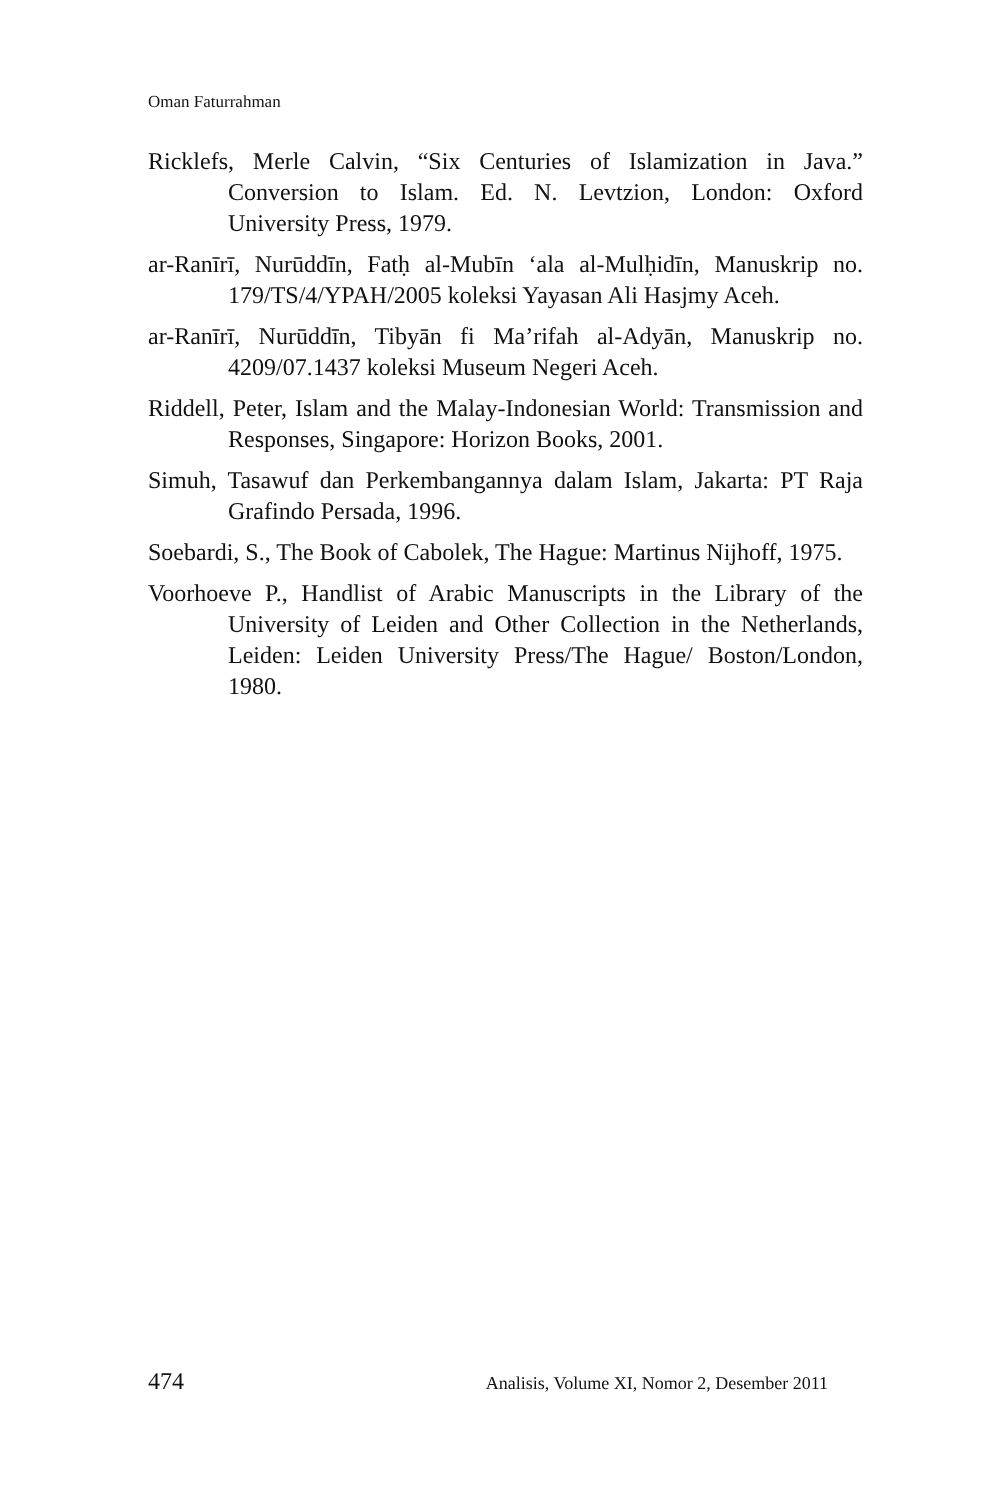Oman Faturrahman
Ricklefs, Merle Calvin, “Six Centuries of Islamization in Java.” Conversion to Islam. Ed. N. Levtzion, London: Oxford University Press, 1979.
ar-Ranīrī, Nurūddīn, Fatḥ al-Mubīn ‘ala al-Mulḥidīn, Manuskrip no. 179/TS/4/YPAH/2005 koleksi Yayasan Ali Hasjmy Aceh.
ar-Ranīrī, Nurūddīn, Tibyān fi Ma’rifah al-Adyān, Manuskrip no. 4209/07.1437 koleksi Museum Negeri Aceh.
Riddell, Peter, Islam and the Malay-Indonesian World: Transmission and Responses, Singapore: Horizon Books, 2001.
Simuh, Tasawuf dan Perkembangannya dalam Islam, Jakarta: PT Raja Grafindo Persada, 1996.
Soebardi, S., The Book of Cabolek, The Hague: Martinus Nijhoff, 1975.
Voorhoeve P., Handlist of Arabic Manuscripts in the Library of the University of Leiden and Other Collection in the Netherlands, Leiden: Leiden University Press/The Hague/ Boston/London, 1980.
474 Analisis, Volume XI, Nomor 2, Desember 2011